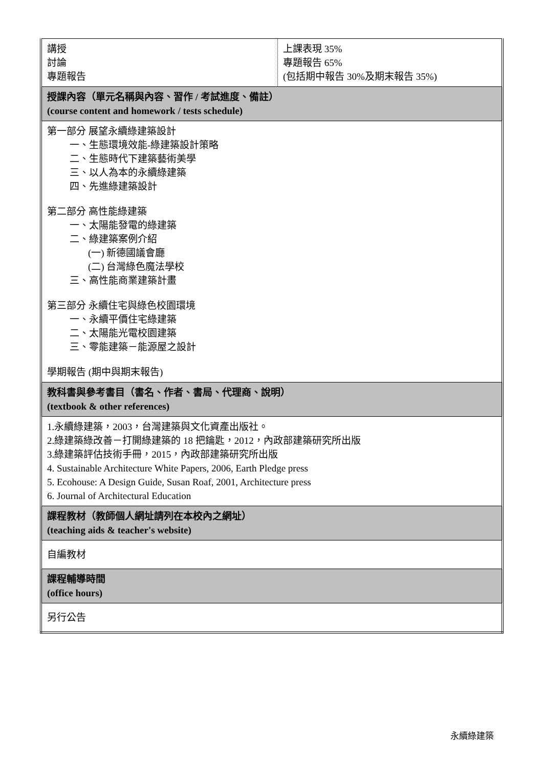| 講授 討論 專題報告 | 上課表現 35% 專題報告 65% (包括期中報告 30%及期末報告 35%) |
| 授課內容（單元名稱與內容、習作 / 考試進度、備註） (course content and homework / tests schedule) | |
| 第一部分 展望永續綠建築設計 一、生態環境效能-綠建築設計策略 二、生態時代下建築藝術美學 三、以人為本的永續綠建築 四、先進綠建築設計 第二部分 高性能綠建築 一、太陽能發電的綠建築 二、綠建築案例介紹 (一) 新德國議會廳 (二) 台灣綠色魔法學校 三、高性能商業建築計畫 第三部分 永續住宅與綠色校園環境 一、永續平價住宅綠建築 二、太陽能光電校園建築 三、零能建築－能源屋之設計 學期報告 (期中與期末報告) | |
| 教科書與參考書目（書名、作者、書局、代理商、說明） (textbook & other references) | |
| 1.永續綠建築，2003，台灣建築與文化資產出版社。 2.綠建築綠改善－打開綠建築的 18 把鑰匙，2012，內政部建築研究所出版 3.綠建築評估技術手冊，2015，內政部建築研究所出版 4. Sustainable Architecture White Papers, 2006, Earth Pledge press 5. Ecohouse: A Design Guide, Susan Roaf, 2001, Architecture press 6. Journal of Architectural Education | |
| 課程教材（教師個人網址請列在本校內之網址） (teaching aids & teacher's website) | |
| 自編教材 | |
| 課程輔導時間 (office hours) | |
| 另行公告 | |
永續綠建築